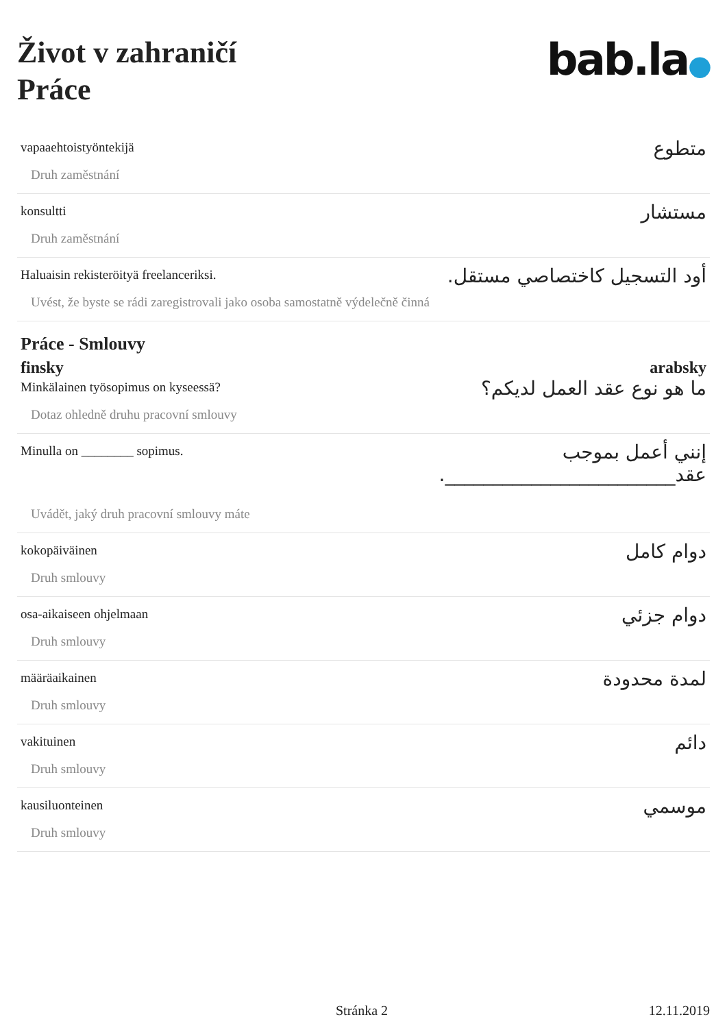Život v zahraničí
Práce
bab.la●
vapaaehtoistyöntekijä
Druh zaměstnání
متطوع
konsultti
Druh zaměstnání
مستشار
Haluaisin rekisteröityä freelanceriksi.
Uvést, že byste se rádi zaregistrovali jako osoba samostatně výdelečně činná
أود التسجيل كاختصاصي مستقل.
Práce - Smlouvy
finsky arabsky
Minkälainen työsopimus on kyseessä?
Dotaz ohledně druhu pracovní smlouvy
ما هو نوع عقد العمل لديكم؟
Minulla on ________ sopimus.
Uvádět, jaký druh pracovní smlouvy máte
إنني أعمل بموجب عقد________________________.
kokopäiväinen
Druh smlouvy
دوام كامل
osa-aikaiseen ohjelmaan
Druh smlouvy
دوام جزئي
määräaikainen
Druh smlouvy
لمدة محدودة
vakituinen
Druh smlouvy
دائم
kausiluonteinen
Druh smlouvy
موسمي
Stránka 2 12.11.2019